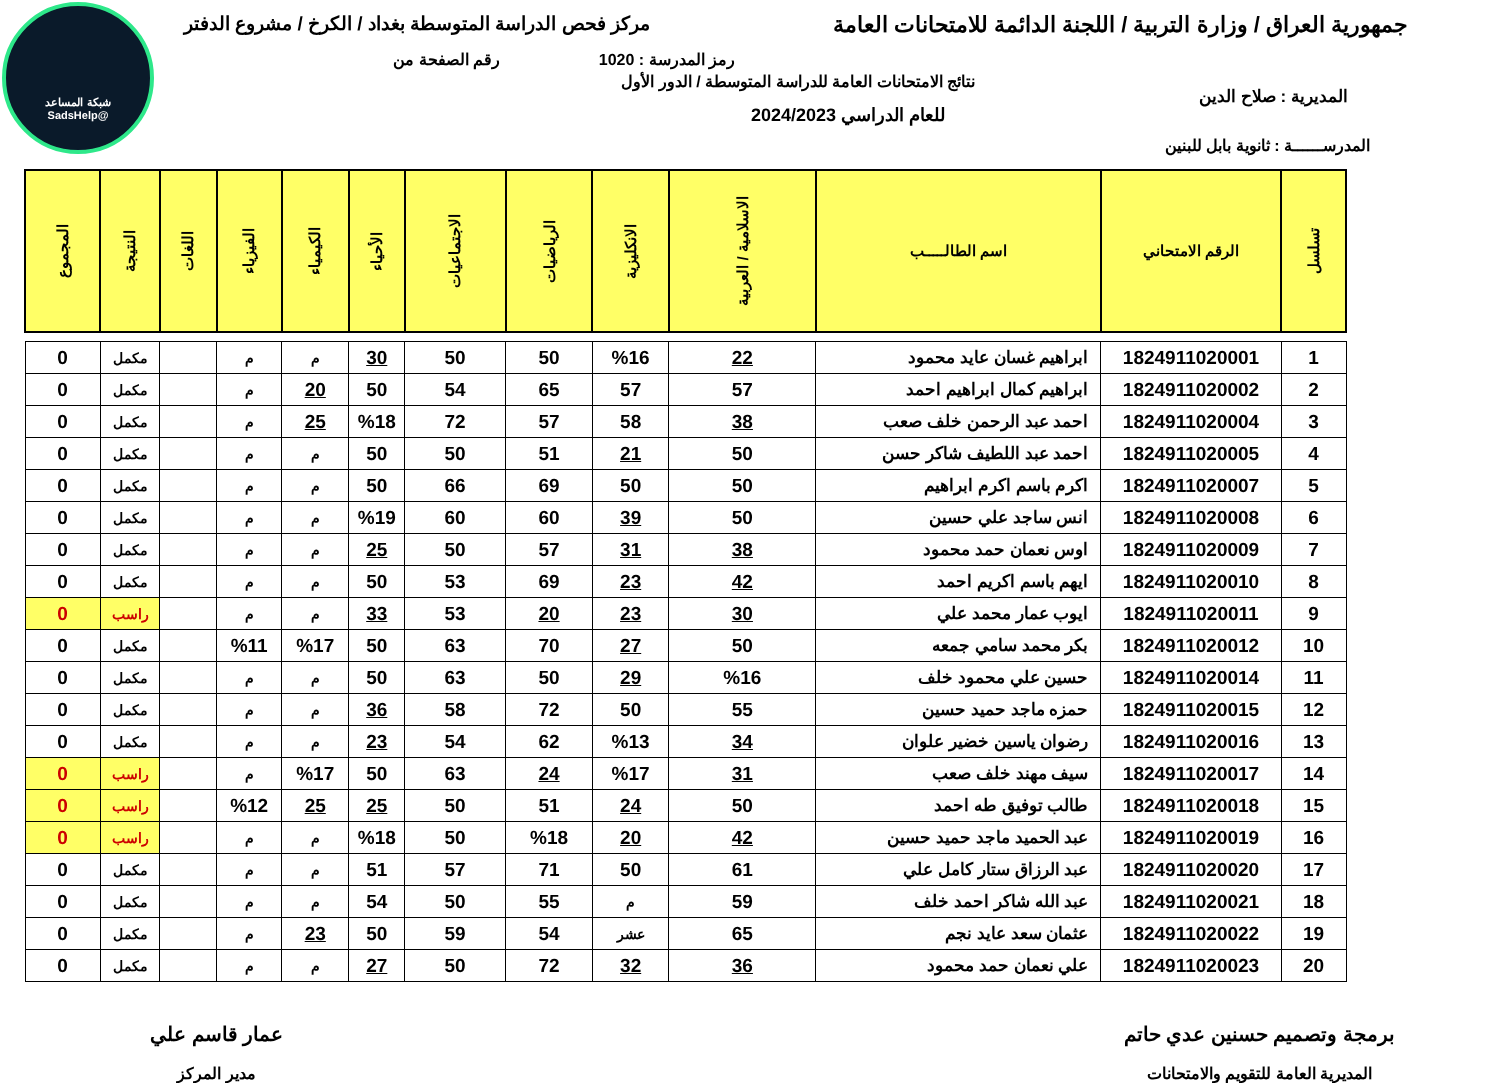شبكة المساعد
@SadsHelp
جمهورية العراق / وزارة التربية / اللجنة الدائمة للامتحانات العامة
مركز فحص الدراسة المتوسطة بغداد / الكرخ / مشروع الدفتر
رمز المدرسة : 1020 رقم الصفحة من
نتائج الامتحانات العامة للدراسة المتوسطة / الدور الأول
للعام الدراسي 2024/2023
المديرية : صلاح الدين
المدرســــــة : ثانوية بابل للبنين
| تسلسل | الرقم الامتحاني | اسم الطالـــــب | الاسلامية / العربية | الانكليزية | الرياضيات | الاجتماعيات | الأحياء | الكيمياء | الفيزياء | اللغات | النتيجة | المجموع |
| --- | --- | --- | --- | --- | --- | --- | --- | --- | --- | --- | --- | --- |
| 1 | 1824911020001 | ابراهيم غسان عايد محمود | 22 | %16 | 50 | 50 | 30 | م | م | | مكمل | 0 |
| 2 | 1824911020002 | ابراهيم كمال ابراهيم احمد | 57 | 57 | 65 | 54 | 50 | 20 | م | | مكمل | 0 |
| 3 | 1824911020004 | احمد عبد الرحمن خلف صعب | 38 | 58 | 57 | 72 | %18 | 25 | م | | مكمل | 0 |
| 4 | 1824911020005 | احمد عبد اللطيف شاكر حسن | 50 | 21 | 51 | 50 | 50 | م | م | | مكمل | 0 |
| 5 | 1824911020007 | اكرم باسم اكرم ابراهيم | 50 | 50 | 69 | 66 | 50 | م | م | | مكمل | 0 |
| 6 | 1824911020008 | انس ساجد علي حسين | 50 | 39 | 60 | 60 | %19 | م | م | | مكمل | 0 |
| 7 | 1824911020009 | اوس نعمان حمد محمود | 38 | 31 | 57 | 50 | 25 | م | م | | مكمل | 0 |
| 8 | 1824911020010 | ايهم باسم اكريم احمد | 42 | 23 | 69 | 53 | 50 | م | م | | مكمل | 0 |
| 9 | 1824911020011 | ايوب عمار محمد علي | 30 | 23 | 20 | 53 | 33 | م | م | | راسب | 0 |
| 10 | 1824911020012 | بكر محمد سامي جمعه | 50 | 27 | 70 | 63 | 50 | %17 | %11 | | مكمل | 0 |
| 11 | 1824911020014 | حسين علي محمود خلف | %16 | 29 | 50 | 63 | 50 | م | م | | مكمل | 0 |
| 12 | 1824911020015 | حمزه ماجد حميد حسين | 55 | 50 | 72 | 58 | 36 | م | م | | مكمل | 0 |
| 13 | 1824911020016 | رضوان ياسين خضير علوان | 34 | %13 | 62 | 54 | 23 | م | م | | مكمل | 0 |
| 14 | 1824911020017 | سيف مهند خلف صعب | 31 | %17 | 24 | 63 | 50 | %17 | م | | راسب | 0 |
| 15 | 1824911020018 | طالب توفيق طه احمد | 50 | 24 | 51 | 50 | 25 | 25 | %12 | | راسب | 0 |
| 16 | 1824911020019 | عبد الحميد ماجد حميد حسين | 42 | 20 | %18 | 50 | %18 | م | م | | راسب | 0 |
| 17 | 1824911020020 | عبد الرزاق ستار كامل علي | 61 | 50 | 71 | 57 | 51 | م | م | | مكمل | 0 |
| 18 | 1824911020021 | عبد الله شاكر احمد خلف | 59 | م | 55 | 50 | 54 | م | م | | مكمل | 0 |
| 19 | 1824911020022 | عثمان سعد عايد نجم | 65 | عشر | 54 | 59 | 50 | 23 | م | | مكمل | 0 |
| 20 | 1824911020023 | علي نعمان حمد محمود | 36 | 32 | 72 | 50 | 27 | م | م | | مكمل | 0 |
برمجة وتصميم حسنين عدي حاتم
المديرية العامة للتقويم والامتحانات
عمار قاسم علي
مدير المركز